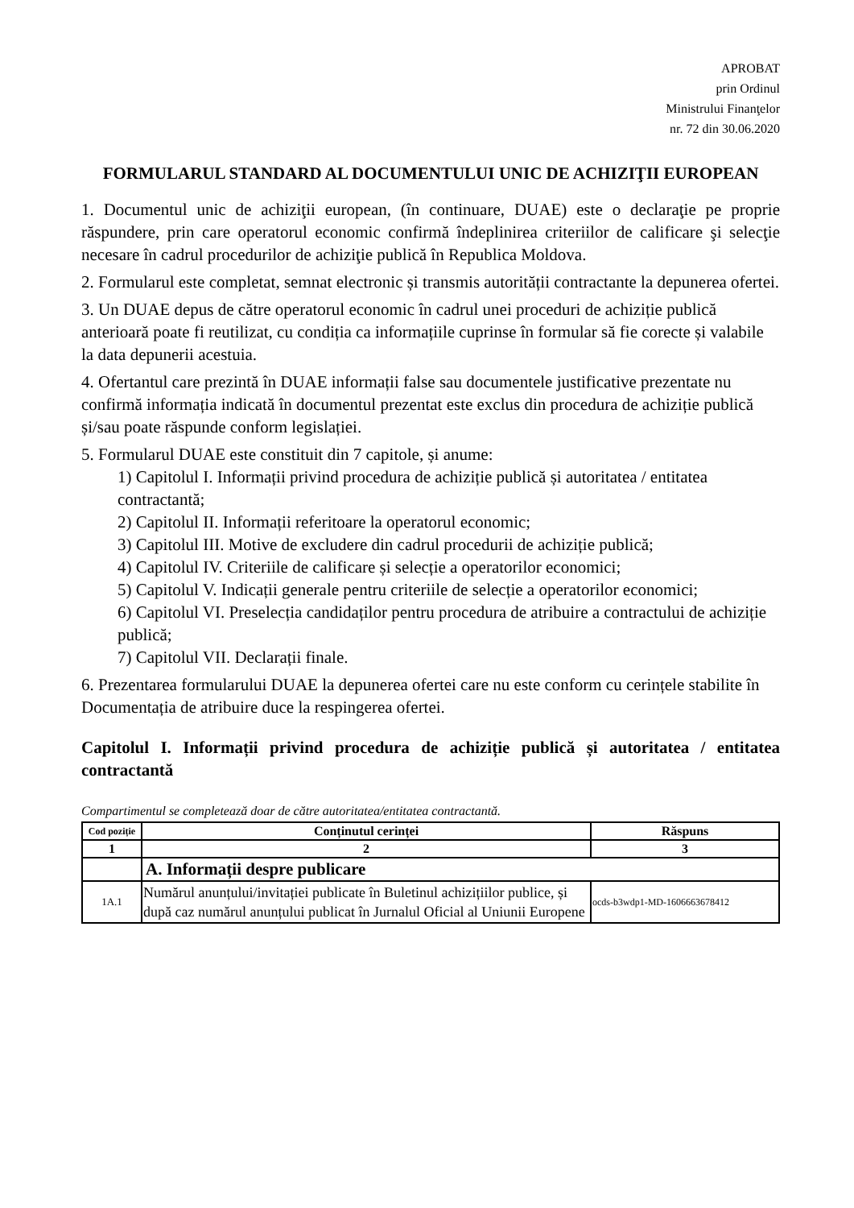APROBAT
prin Ordinul
Ministrului Finanţelor
nr. 72 din 30.06.2020
FORMULARUL STANDARD AL DOCUMENTULUI UNIC DE ACHIZIŢII EUROPEAN
1. Documentul unic de achiziţii european, (în continuare, DUAE) este o declaraţie pe proprie răspundere, prin care operatorul economic confirmă îndeplinirea criteriilor de calificare şi selecţie necesare în cadrul procedurilor de achiziţie publică în Republica Moldova.
2. Formularul este completat, semnat electronic și transmis autorității contractante la depunerea ofertei.
3. Un DUAE depus de către operatorul economic în cadrul unei proceduri de achiziție publică anterioară poate fi reutilizat, cu condiția ca informațiile cuprinse în formular să fie corecte și valabile la data depunerii acestuia.
4. Ofertantul care prezintă în DUAE informații false sau documentele justificative prezentate nu confirmă informația indicată în documentul prezentat este exclus din procedura de achiziție publică și/sau poate răspunde conform legislației.
5. Formularul DUAE este constituit din 7 capitole, și anume:
1) Capitolul I. Informații privind procedura de achiziție publică și autoritatea / entitatea contractantă;
2) Capitolul II. Informații referitoare la operatorul economic;
3) Capitolul III. Motive de excludere din cadrul procedurii de achiziție publică;
4) Capitolul IV. Criteriile de calificare și selecție a operatorilor economici;
5) Capitolul V. Indicații generale pentru criteriile de selecție a operatorilor economici;
6) Capitolul VI. Preselecția candidaților pentru procedura de atribuire a contractului de achiziție publică;
7) Capitolul VII. Declarații finale.
6. Prezentarea formularului DUAE la depunerea ofertei care nu este conform cu cerințele stabilite în Documentația de atribuire duce la respingerea ofertei.
Capitolul I. Informații privind procedura de achiziție publică și autoritatea / entitatea contractantă
Compartimentul se completează doar de către autoritatea/entitatea contractantă.
| Cod poziție | Conținutul cerinței | Răspuns |
| --- | --- | --- |
| 1 | 2 | 3 |
| | A. Informații despre publicare | |
| 1A.1 | Numărul anunțului/invitației publicate în Buletinul achizițiilor publice, și după caz numărul anunțului publicat în Jurnalul Oficial al Uniunii Europene | ocds-b3wdp1-MD-1606663678412 |